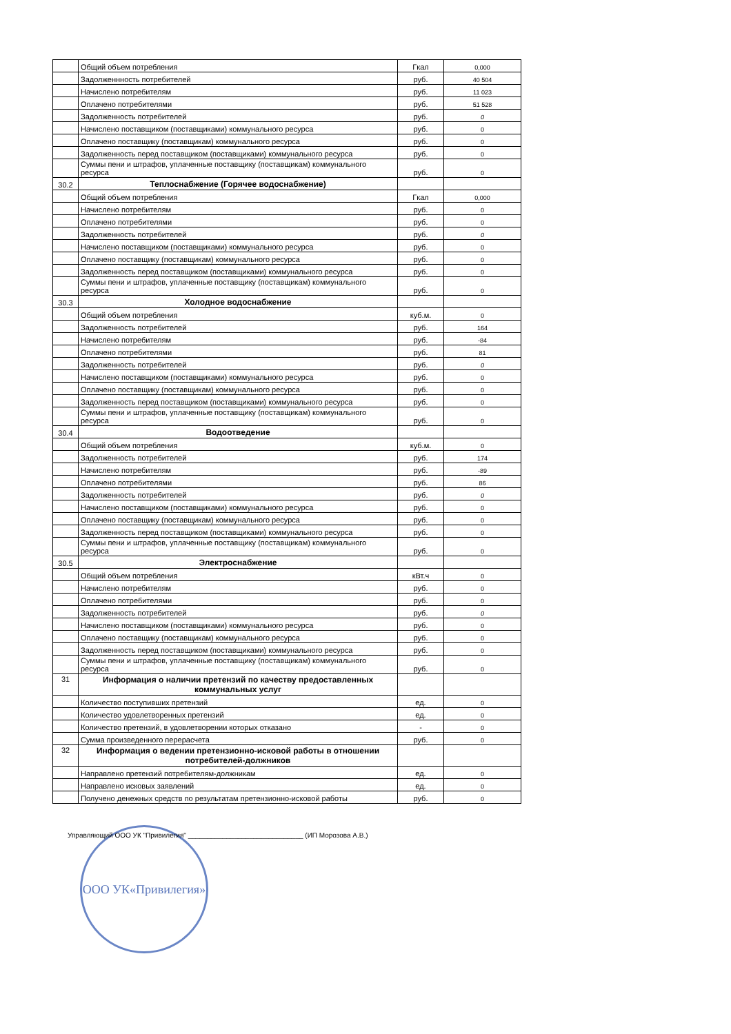| | Общий объем потребления | Гкал | 0,000 |
| | Задолженнность потребителей | руб. | 40 504 |
| | Начислено потребителям | руб. | 11 023 |
| | Оплачено потребителями | руб. | 51 528 |
| | Задолженность потребителей | руб. | 0 |
| | Начислено поставщиком (поставщиками) коммунального ресурса | руб. | 0 |
| | Оплачено поставщику (поставщикам) коммунального ресурса | руб. | 0 |
| | Задолженность перед поставщиком (поставщиками) коммунального ресурса | руб. | 0 |
| | Суммы пени и штрафов, уплаченные поставщику (поставщикам) коммунального ресурса | руб. | 0 |
| 30.2 | Теплоснабжение (Горячее водоснабжение) | | |
| | Общий объем потребления | Гкал | 0,000 |
| | Начислено потребителям | руб. | 0 |
| | Оплачено потребителями | руб. | 0 |
| | Задолженность потребителей | руб. | 0 |
| | Начислено поставщиком (поставщиками) коммунального ресурса | руб. | 0 |
| | Оплачено поставщику (поставщикам) коммунального ресурса | руб. | 0 |
| | Задолженность перед поставщиком (поставщиками) коммунального ресурса | руб. | 0 |
| | Суммы пени и штрафов, уплаченные поставщику (поставщикам) коммунального ресурса | руб. | 0 |
| 30.3 | Холодное водоснабжение | | |
| | Общий объем потребления | куб.м. | 0 |
| | Задолженность потребителей | руб. | 164 |
| | Начислено потребителям | руб. | -84 |
| | Оплачено потребителями | руб. | 81 |
| | Задолженность потребителей | руб. | 0 |
| | Начислено поставщиком (поставщиками) коммунального ресурса | руб. | 0 |
| | Оплачено поставщику (поставщикам) коммунального ресурса | руб. | 0 |
| | Задолженность перед поставщиком (поставщиками) коммунального ресурса | руб. | 0 |
| | Суммы пени и штрафов, уплаченные поставщику (поставщикам) коммунального ресурса | руб. | 0 |
| 30.4 | Водоотведение | | |
| | Общий объем потребления | куб.м. | 0 |
| | Задолженность потребителей | руб. | 174 |
| | Начислено потребителям | руб. | -89 |
| | Оплачено потребителями | руб. | 86 |
| | Задолженность потребителей | руб. | 0 |
| | Начислено поставщиком (поставщиками) коммунального ресурса | руб. | 0 |
| | Оплачено поставщику (поставщикам) коммунального ресурса | руб. | 0 |
| | Задолженность перед поставщиком (поставщиками) коммунального ресурса | руб. | 0 |
| | Суммы пени и штрафов, уплаченные поставщику (поставщикам) коммунального ресурса | руб. | 0 |
| 30.5 | Электроснабжение | | |
| | Общий объем потребления | кВт.ч | 0 |
| | Начислено потребителям | руб. | 0 |
| | Оплачено потребителями | руб. | 0 |
| | Задолженность потребителей | руб. | 0 |
| | Начислено поставщиком (поставщиками) коммунального ресурса | руб. | 0 |
| | Оплачено поставщику (поставщикам) коммунального ресурса | руб. | 0 |
| | Задолженность перед поставщиком (поставщиками) коммунального ресурса | руб. | 0 |
| | Суммы пени и штрафов, уплаченные поставщику (поставщикам) коммунального ресурса | руб. | 0 |
| 31 | Информация о наличии претензий по качеству предоставленных коммунальных услуг | | |
| | Количество поступивших претензий | ед. | 0 |
| | Количество удовлетворенных претензий | ед. | 0 |
| | Количество претензий, в удовлетворении которых отказано | - | 0 |
| | Сумма произведенного перерасчета | руб. | 0 |
| 32 | Информация о ведении претензионно-исковой работы в отношении потребителей-должников | | |
| | Направлено претензий потребителям-должникам | ед. | 0 |
| | Направлено исковых заявлений | ед. | 0 |
| | Получено денежных средств по результатам претензионно-исковой работы | руб. | 0 |
Управляющий ООО УК "Привилегия" ______________________________ (ИП Морозова А.В.)
ООО УК«Привилегия»